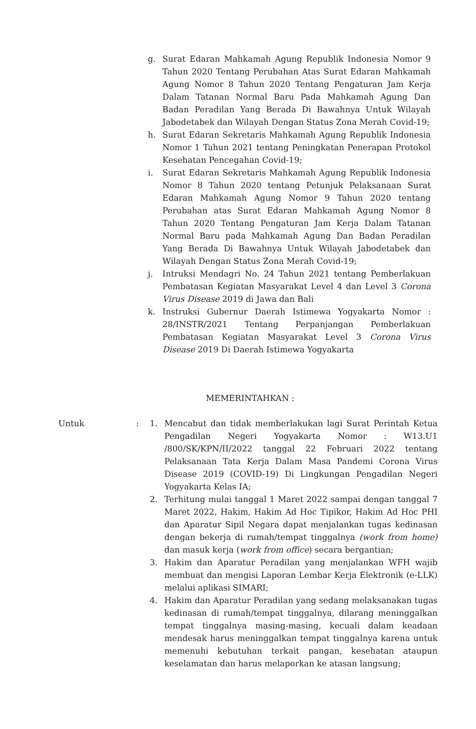g. Surat Edaran Mahkamah Agung Republik Indonesia Nomor 9 Tahun 2020 Tentang Perubahan Atas Surat Edaran Mahkamah Agung Nomor 8 Tahun 2020 Tentang Pengaturan Jam Kerja Dalam Tatanan Normal Baru Pada Mahkamah Agung Dan Badan Peradilan Yang Berada Di Bawahnya Untuk Wilayah Jabodetabek dan Wilayah Dengan Status Zona Merah Covid-19;
h. Surat Edaran Sekretaris Mahkamah Agung Republik Indonesia Nomor 1 Tahun 2021 tentang Peningkatan Penerapan Protokol Kesehatan Pencegahan Covid-19;
i. Surat Edaran Sekretaris Mahkamah Agung Republik Indonesia Nomor 8 Tahun 2020 tentang Petunjuk Pelaksanaan Surat Edaran Mahkamah Agung Nomor 9 Tahun 2020 tentang Perubahan atas Surat Edaran Mahkamah Agung Nomor 8 Tahun 2020 Tentang Pengaturan Jam Kerja Dalam Tatanan Normal Baru pada Mahkamah Agung Dan Badan Peradilan Yang Berada Di Bawahnya Untuk Wilayah Jabodetabek dan Wilayah Dengan Status Zona Merah Covid-19;
j. Intruksi Mendagri No. 24 Tahun 2021 tentang Pemberlakuan Pembatasan Kegiatan Masyarakat Level 4 dan Level 3 Corona Virus Disease 2019 di Jawa dan Bali
k. Instruksi Gubernur Daerah Istimewa Yogyakarta Nomor : 28/INSTR/2021 Tentang Perpanjangan Pemberlakuan Pembatasan Kegiatan Masyarakat Level 3 Corona Virus Disease 2019 Di Daerah Istimewa Yogyakarta
MEMERINTAHKAN :
Untuk : 1. Mencabut dan tidak memberlakukan lagi Surat Perintah Ketua Pengadilan Negeri Yogyakarta Nomor : W13.U1 /800/SK/KPN/II/2022 tanggal 22 Februari 2022 tentang Pelaksanaan Tata Kerja Dalam Masa Pandemi Corona Virus Disease 2019 (COVID-19) Di Lingkungan Pengadilan Negeri Yogyakarta Kelas IA;
2. Terhitung mulai tanggal 1 Maret 2022 sampai dengan tanggal 7 Maret 2022, Hakim, Hakim Ad Hoc Tipikor, Hakim Ad Hoc PHI dan Aparatur Sipil Negara dapat menjalankan tugas kedinasan dengan bekerja di rumah/tempat tinggalnya (work from home) dan masuk kerja (work from office) secara bergantian;
3. Hakim dan Aparatur Peradilan yang menjalankan WFH wajib membuat dan mengisi Laporan Lembar Kerja Elektronik (e-LLK) melalui aplikasi SIMARI;
4. Hakim dan Aparatur Peradilan yang sedang melaksanakan tugas kedinasan di rumah/tempat tinggalnya, dilarang meninggalkan tempat tinggalnya masing-masing, kecuali dalam keadaan mendesak harus meninggalkan tempat tinggalnya karena untuk memenuhi kebutuhan terkait pangan, kesehatan ataupun keselamatan dan harus melaporkan ke atasan langsung;